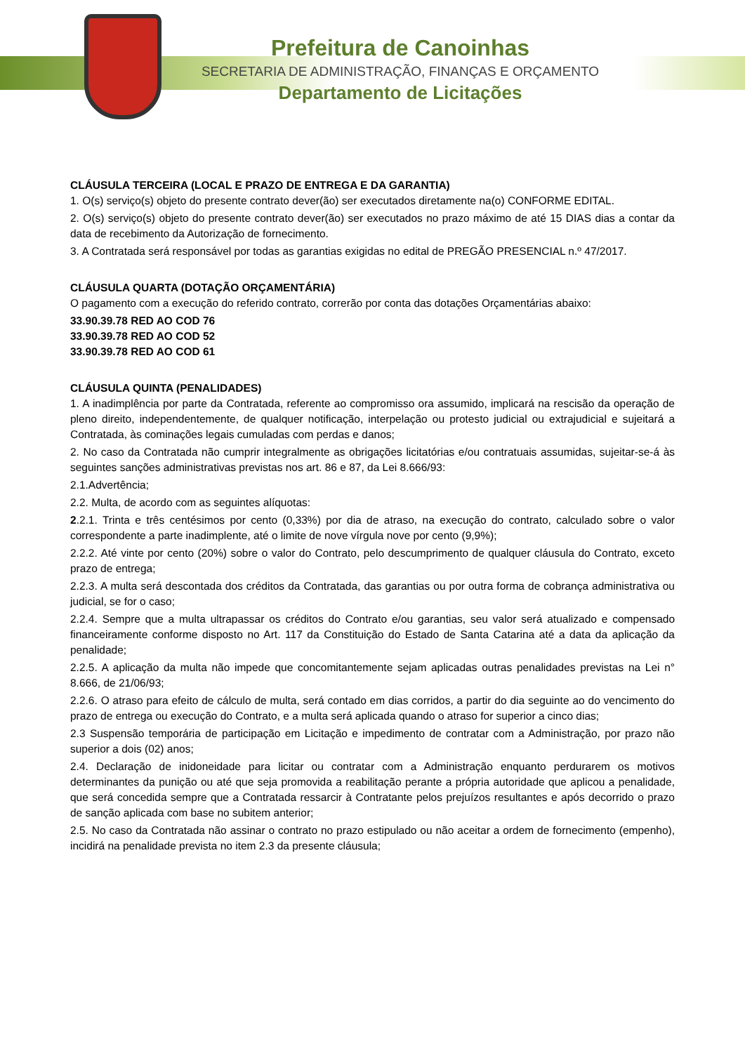Prefeitura de Canoinhas
SECRETARIA DE ADMINISTRAÇÃO, FINANÇAS E ORÇAMENTO
Departamento de Licitações
CLÁUSULA TERCEIRA (LOCAL E PRAZO DE ENTREGA E DA GARANTIA)
1. O(s) serviço(s) objeto do presente contrato dever(ão) ser executados diretamente na(o) CONFORME EDITAL.
2. O(s) serviço(s) objeto do presente contrato dever(ão) ser executados no prazo máximo de até 15 DIAS dias a contar da data de recebimento da Autorização de fornecimento.
3. A Contratada será responsável por todas as garantias exigidas no edital de PREGÃO PRESENCIAL n.º 47/2017.
CLÁUSULA QUARTA (DOTAÇÃO ORÇAMENTÁRIA)
O pagamento com a execução do referido contrato, correrão por conta das dotações Orçamentárias abaixo:
33.90.39.78 RED AO COD 76
33.90.39.78 RED AO COD 52
33.90.39.78 RED AO COD 61
CLÁUSULA QUINTA (PENALIDADES)
1. A inadimplência por parte da Contratada, referente ao compromisso ora assumido, implicará na rescisão da operação de pleno direito, independentemente, de qualquer notificação, interpelação ou protesto judicial ou extrajudicial e sujeitará a Contratada, às cominações legais cumuladas com perdas e danos;
2. No caso da Contratada não cumprir integralmente as obrigações licitatórias e/ou contratuais assumidas, sujeitar-se-á às seguintes sanções administrativas previstas nos art. 86 e 87, da Lei 8.666/93:
2.1.Advertência;
2.2. Multa, de acordo com as seguintes alíquotas:
2.2.1. Trinta e três centésimos por cento (0,33%) por dia de atraso, na execução do contrato, calculado sobre o valor correspondente a parte inadimplente, até o limite de nove vírgula nove por cento (9,9%);
2.2.2. Até vinte por cento (20%) sobre o valor do Contrato, pelo descumprimento de qualquer cláusula do Contrato, exceto prazo de entrega;
2.2.3. A multa será descontada dos créditos da Contratada, das garantias ou por outra forma de cobrança administrativa ou judicial, se for o caso;
2.2.4. Sempre que a multa ultrapassar os créditos do Contrato e/ou garantias, seu valor será atualizado e compensado financeiramente conforme disposto no Art. 117 da Constituição do Estado de Santa Catarina até a data da aplicação da penalidade;
2.2.5. A aplicação da multa não impede que concomitantemente sejam aplicadas outras penalidades previstas na Lei n° 8.666, de 21/06/93;
2.2.6. O atraso para efeito de cálculo de multa, será contado em dias corridos, a partir do dia seguinte ao do vencimento do prazo de entrega ou execução do Contrato, e a multa será aplicada quando o atraso for superior a cinco dias;
2.3 Suspensão temporária de participação em Licitação e impedimento de contratar com a Administração, por prazo não superior a dois (02) anos;
2.4. Declaração de inidoneidade para licitar ou contratar com a Administração enquanto perdurarem os motivos determinantes da punição ou até que seja promovida a reabilitação perante a própria autoridade que aplicou a penalidade, que será concedida sempre que a Contratada ressarcir à Contratante pelos prejuízos resultantes e após decorrido o prazo de sanção aplicada com base no subitem anterior;
2.5. No caso da Contratada não assinar o contrato no prazo estipulado ou não aceitar a ordem de fornecimento (empenho), incidirá na penalidade prevista no item 2.3 da presente cláusula;